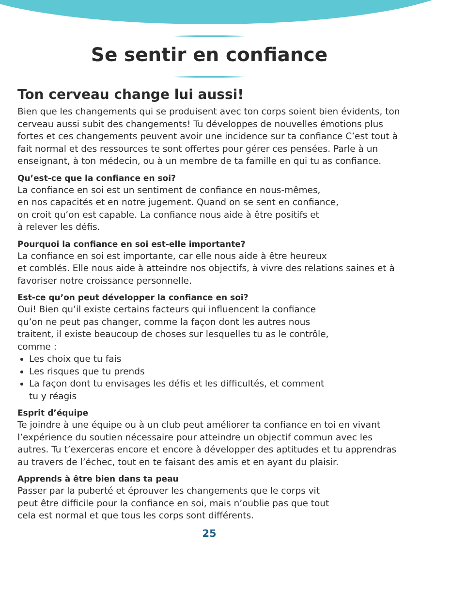Se sentir en confiance
Ton cerveau change lui aussi!
Bien que les changements qui se produisent avec ton corps soient bien évidents, ton cerveau aussi subit des changements! Tu développes de nouvelles émotions plus fortes et ces changements peuvent avoir une incidence sur ta confiance C’est tout à fait normal et des ressources te sont offertes pour gérer ces pensées. Parle à un enseignant, à ton médecin, ou à un membre de ta famille en qui tu as confiance.
Qu’est-ce que la confiance en soi?
La confiance en soi est un sentiment de confiance en nous-mêmes,
en nos capacités et en notre jugement. Quand on se sent en confiance,
on croit qu’on est capable. La confiance nous aide à être positifs et
à relever les défis.
Pourquoi la confiance en soi est-elle importante?
La confiance en soi est importante, car elle nous aide à être heureux
et comblés. Elle nous aide à atteindre nos objectifs, à vivre des relations saines et à favoriser notre croissance personnelle.
Est-ce qu’on peut développer la confiance en soi?
Oui! Bien qu’il existe certains facteurs qui influencent la confiance
qu’on ne peut pas changer, comme la façon dont les autres nous
traitent, il existe beaucoup de choses sur lesquelles tu as le contrôle,
comme :
Les choix que tu fais
Les risques que tu prends
La façon dont tu envisages les défis et les difficultés, et comment
tu y réagis
Esprit d’équipe
Te joindre à une équipe ou à un club peut améliorer ta confiance en toi en vivant l’expérience du soutien nécessaire pour atteindre un objectif commun avec les autres. Tu t’exerceras encore et encore à développer des aptitudes et tu apprendras au travers de l’échec, tout en te faisant des amis et en ayant du plaisir.
Apprends à être bien dans ta peau
Passer par la puberté et éprouver les changements que le corps vit
peut être difficile pour la confiance en soi, mais n’oublie pas que tout
cela est normal et que tous les corps sont différents.
25